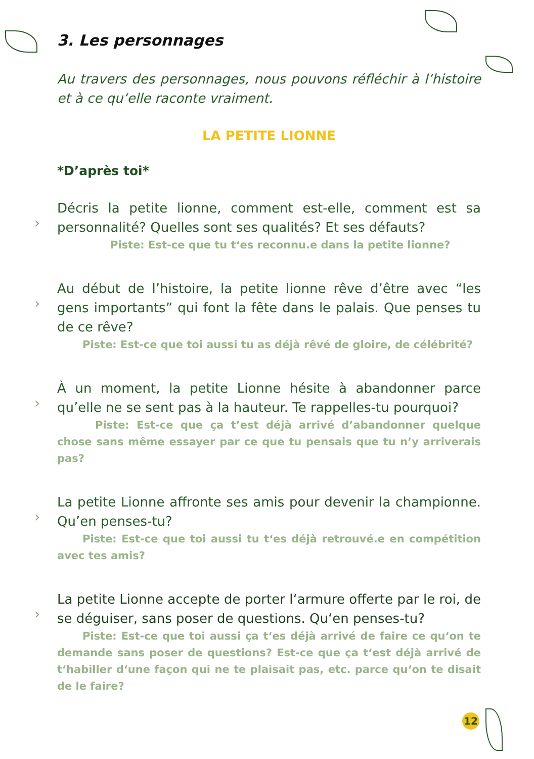3. Les personnages
Au travers des personnages, nous pouvons réfléchir à l’histoire et à ce qu‘elle raconte vraiment.
LA PETITE LIONNE
*D’après toi*
›
Décris la petite lionne, comment est-elle, comment est sa personnalité? Quelles sont ses qualités? Et ses défauts?
Piste: Est-ce que tu t‘es reconnu.e dans la petite lionne?
›
Au début de l’histoire, la petite lionne rêve d’être avec “les gens importants” qui font la fête dans le palais. Que penses tu de ce rêve?
Piste: Est-ce que toi aussi tu as déjà rêvé de gloire, de célébrité?
›
À un moment, la petite Lionne hésite à abandonner parce qu’elle ne se sent pas à la hauteur. Te rappelles-tu pourquoi?
Piste: Est-ce que ça t’est déjà arrivé d’abandonner quelque chose sans même essayer par ce que tu pensais que tu n’y arriverais pas?
›
La petite Lionne affronte ses amis pour devenir la championne. Qu’en penses-tu?
Piste: Est-ce que toi aussi tu t‘es déjà retrouvé.e en compétition avec tes amis?
›
La petite Lionne accepte de porter l‘armure offerte par le roi, de se déguiser, sans poser de questions. Qu‘en penses-tu?
Piste: Est-ce que toi aussi ça t‘es déjà arrivé de faire ce qu‘on te demande sans poser de questions? Est-ce que ça t‘est déjà arrivé de t‘habiller d‘une façon qui ne te plaisait pas, etc. parce qu‘on te disait de le faire?
12